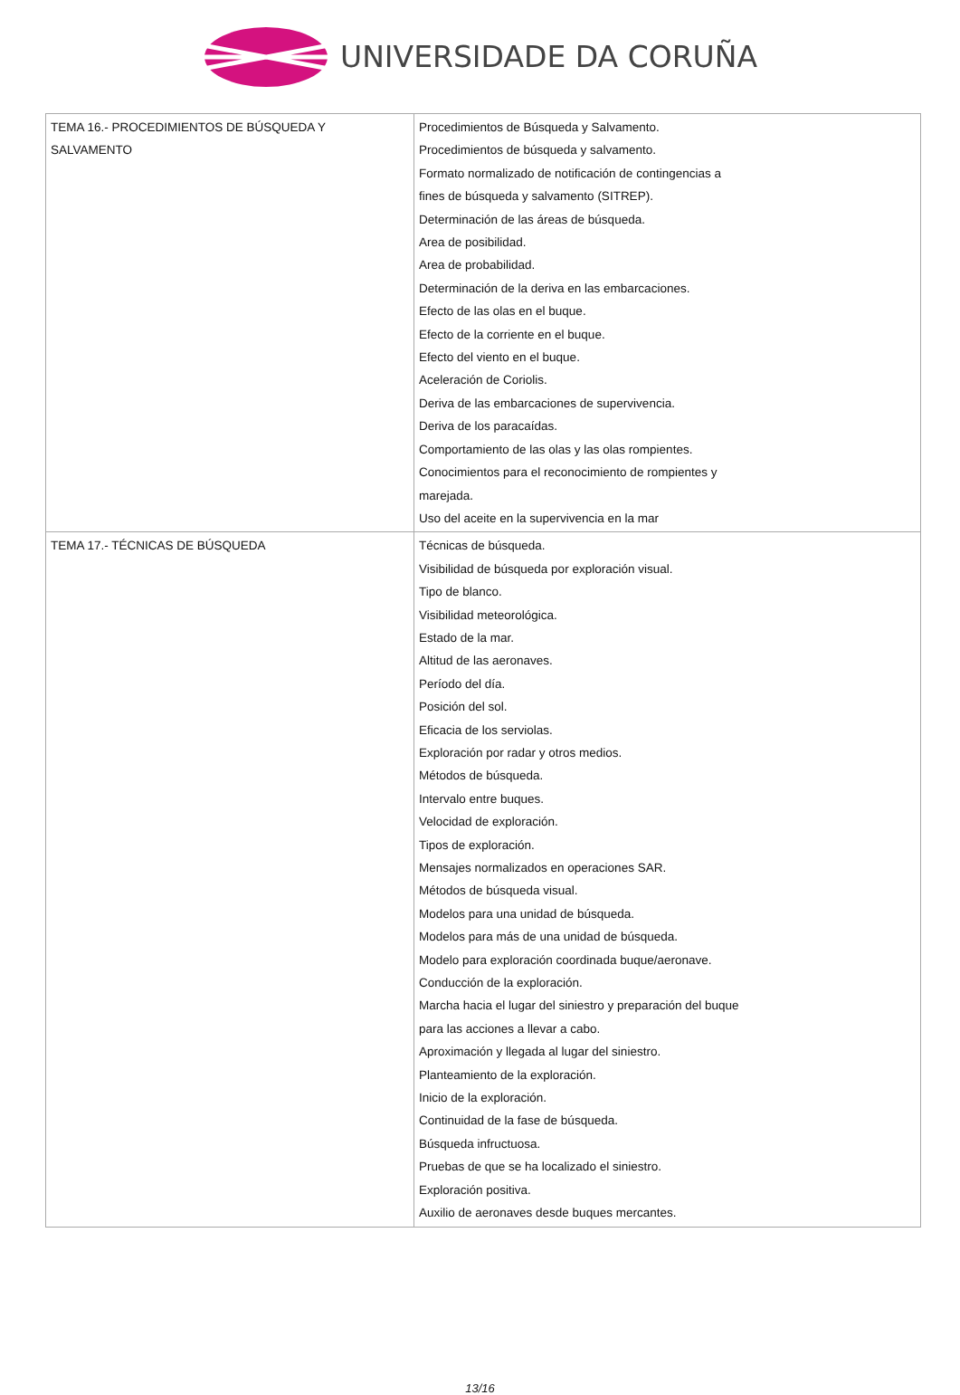UNIVERSIDADE DA CORUÑA
| TEMA 16.- PROCEDIMIENTOS DE BÚSQUEDA Y SALVAMENTO | Procedimientos de Búsqueda y Salvamento. Procedimientos de búsqueda y salvamento. Formato normalizado de notificación de contingencias a fines de búsqueda y salvamento (SITREP). Determinación de las áreas de búsqueda. Area de posibilidad. Area de probabilidad. Determinación de la deriva en las embarcaciones. Efecto de las olas en el buque. Efecto de la corriente en el buque. Efecto del viento en el buque. Aceleración de Coriolis. Deriva de las embarcaciones de supervivencia. Deriva de los paracaídas. Comportamiento de las olas y las olas rompientes. Conocimientos para el reconocimiento de rompientes y marejada. Uso del aceite en la supervivencia en la mar |
| TEMA 17.- TÉCNICAS DE BÚSQUEDA | Técnicas de búsqueda. Visibilidad de búsqueda por exploración visual. Tipo de blanco. Visibilidad meteorológica. Estado de la mar. Altitud de las aeronaves. Período del día. Posición del sol. Eficacia de los serviolas. Exploración por radar y otros medios. Métodos de búsqueda. Intervalo entre buques. Velocidad de exploración. Tipos de exploración. Mensajes normalizados en operaciones SAR. Métodos de búsqueda visual. Modelos para una unidad de búsqueda. Modelos para más de una unidad de búsqueda. Modelo para exploración coordinada buque/aeronave. Conducción de la exploración. Marcha hacia el lugar del siniestro y preparación del buque para las acciones a llevar a cabo. Aproximación y llegada al lugar del siniestro. Planteamiento de la exploración. Inicio de la exploración. Continuidad de la fase de búsqueda. Búsqueda infructuosa. Pruebas de que se ha localizado el siniestro. Exploración positiva. Auxilio de aeronaves desde buques mercantes. |
13/16